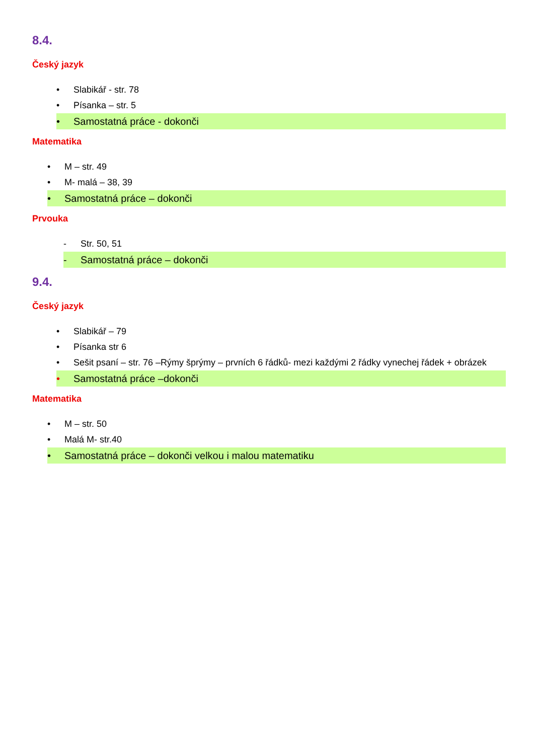8.4.
Český jazyk
• Slabikář - str. 78
• Písanka – str. 5
• Samostatná práce - dokonči
Matematika
• M – str. 49
• M- malá – 38, 39
• Samostatná práce – dokonči
Prvouka
- Str. 50, 51
- Samostatná práce – dokonči
9.4.
Český jazyk
• Slabikář – 79
• Písanka str 6
• Sešit psaní – str. 76 –Rýmy šprýmy – prvních 6 řádků- mezi každými 2 řádky vynechej řádek + obrázek
• Samostatná práce –dokonči
Matematika
• M – str. 50
• Malá M- str.40
• Samostatná práce – dokonči velkou i malou matematiku